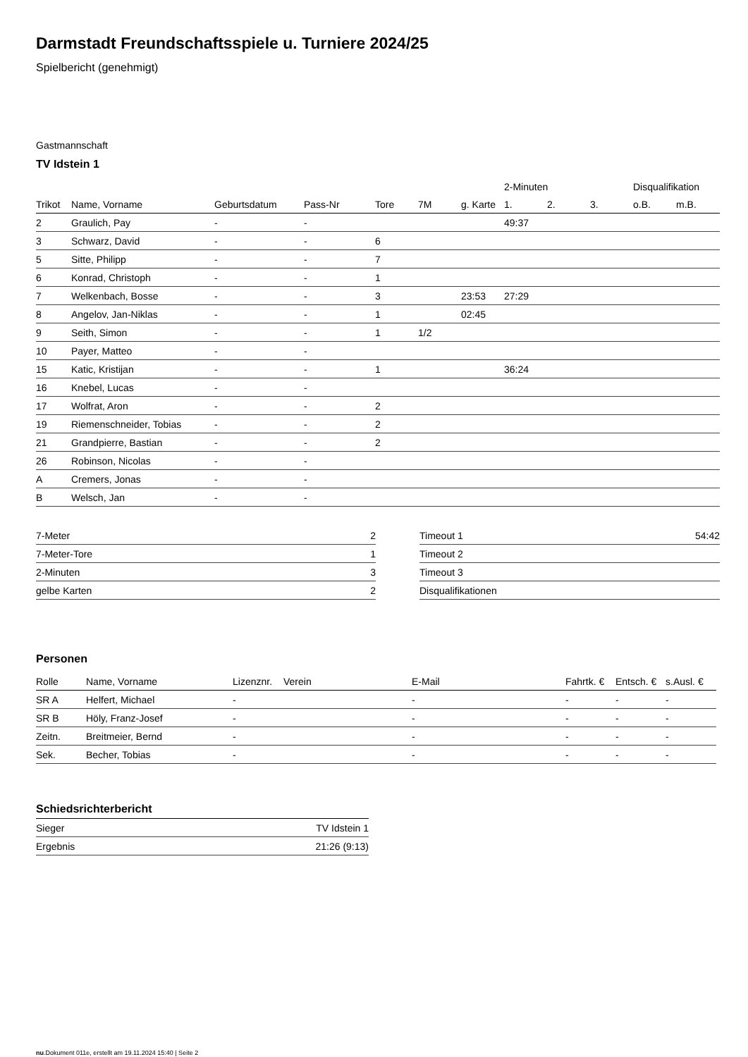Darmstadt Freundschaftsspiele u. Turniere 2024/25
Spielbericht (genehmigt)
Gastmannschaft
TV Idstein 1
| | | | | | | | 2-Minuten | | | Disqualifikation | |
| --- | --- | --- | --- | --- | --- | --- | --- | --- | --- | --- | --- |
| Trikot | Name, Vorname | Geburtsdatum | Pass-Nr | Tore | 7M | g. Karte | 1. | 2. | 3. | o.B. | m.B. |
| 2 | Graulich, Pay | - | - | | | | 49:37 | | | | |
| 3 | Schwarz, David | - | - | 6 | | | | | | | |
| 5 | Sitte, Philipp | - | - | 7 | | | | | | | |
| 6 | Konrad, Christoph | - | - | 1 | | | | | | | |
| 7 | Welkenbach, Bosse | - | - | 3 | | 23:53 | 27:29 | | | | |
| 8 | Angelov, Jan-Niklas | - | - | 1 | | 02:45 | | | | | |
| 9 | Seith, Simon | - | - | 1 | 1/2 | | | | | | |
| 10 | Payer, Matteo | - | - | | | | | | | | |
| 15 | Katic, Kristijan | - | - | 1 | | | 36:24 | | | | |
| 16 | Knebel, Lucas | - | - | | | | | | | | |
| 17 | Wolfrat, Aron | - | - | 2 | | | | | | | |
| 19 | Riemenschneider, Tobias | - | - | 2 | | | | | | | |
| 21 | Grandpierre, Bastian | - | - | 2 | | | | | | | |
| 26 | Robinson, Nicolas | - | - | | | | | | | | |
| A | Cremers, Jonas | - | - | | | | | | | | |
| B | Welsch, Jan | - | - | | | | | | | | |
| 7-Meter | 2 |
| 7-Meter-Tore | 1 |
| 2-Minuten | 3 |
| gelbe Karten | 2 |
| Timeout 1 | 54:42 |
| Timeout 2 | |
| Timeout 3 | |
| Disqualifikationen | |
Personen
| Rolle | Name, Vorname | Lizenznr. | Verein | E-Mail | Fahrtk. € | Entsch. € | s.Ausl. € |
| --- | --- | --- | --- | --- | --- | --- | --- |
| SR A | Helfert, Michael | - | | - | - | - | - |
| SR B | Höly, Franz-Josef | - | | - | - | - | - |
| Zeitn. | Breitmeier, Bernd | - | | - | - | - | - |
| Sek. | Becher, Tobias | - | | - | - | - | - |
Schiedsrichterbericht
| Sieger | TV Idstein 1 |
| Ergebnis | 21:26 (9:13) |
nu.Dokument 011e, erstellt am 19.11.2024 15:40 | Seite 2